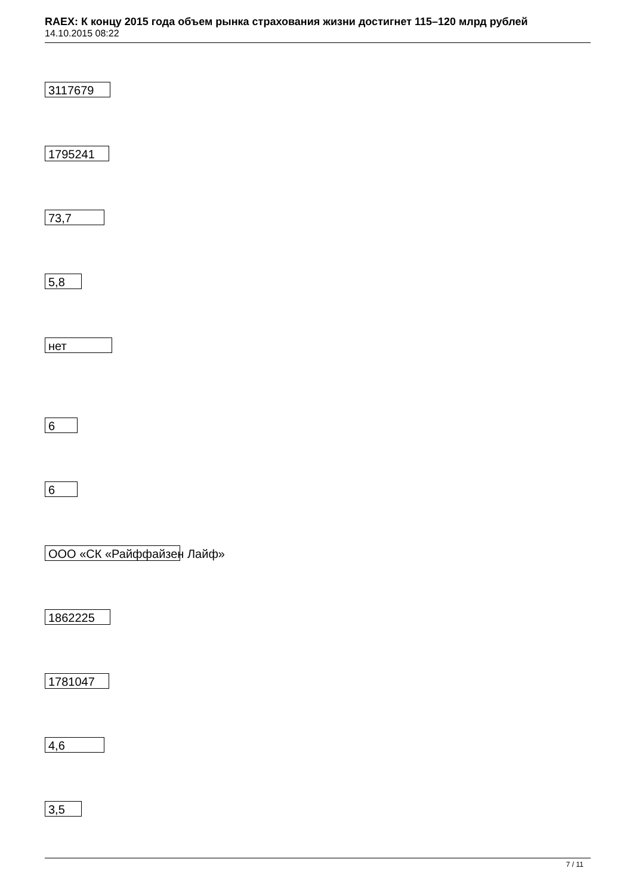RAEX: К концу 2015 года объем рынка страхования жизни достигнет 115–120 млрд рублей
14.10.2015 08:22
3117679
1795241
73,7
5,8
нет
6
6
ООО «СК «Райффайзен Лайф»
1862225
1781047
4,6
3,5
7 / 11